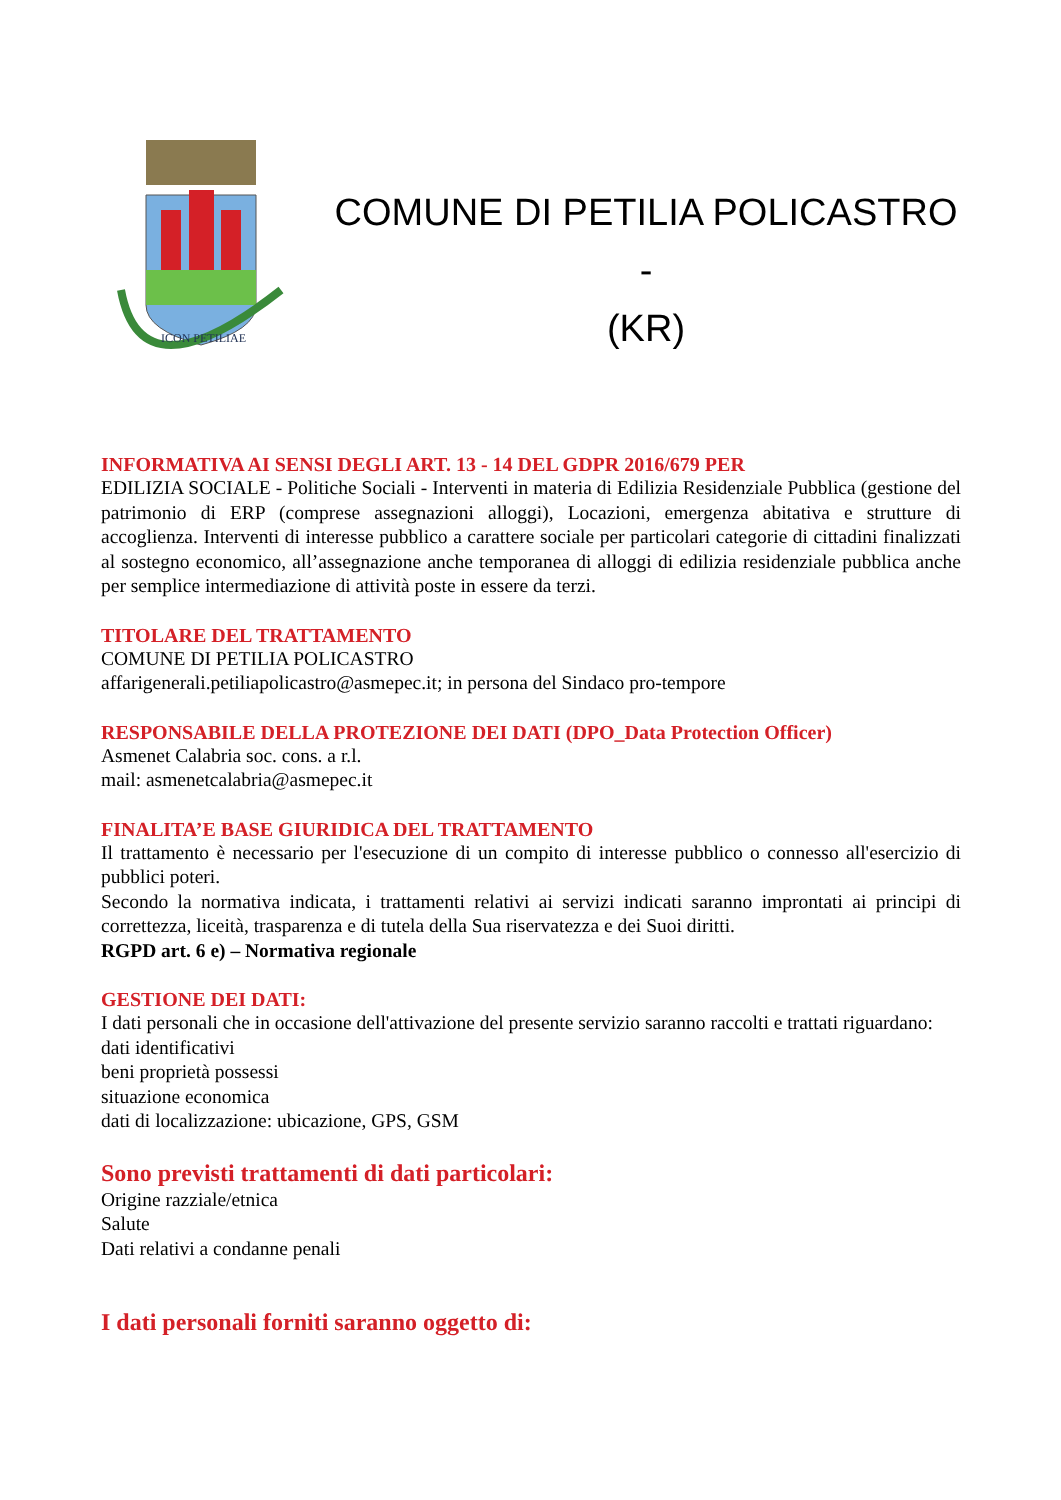ICON PETILIAE
COMUNE DI PETILIA POLICASTRO -
(KR)
INFORMATIVA AI SENSI DEGLI ART. 13 - 14 DEL GDPR 2016/679 PER
EDILIZIA SOCIALE - Politiche Sociali - Interventi in materia di Edilizia Residenziale Pubblica (gestione del patrimonio di ERP (comprese assegnazioni alloggi), Locazioni, emergenza abitativa e strutture di accoglienza. Interventi di interesse pubblico a carattere sociale per particolari categorie di cittadini finalizzati al sostegno economico, all’assegnazione anche temporanea di alloggi di edilizia residenziale pubblica anche per semplice intermediazione di attività poste in essere da terzi.
TITOLARE DEL TRATTAMENTO
COMUNE DI PETILIA POLICASTRO
affarigenerali.petiliapolicastro@asmepec.it; in persona del Sindaco pro-tempore
RESPONSABILE DELLA PROTEZIONE DEI DATI (DPO_Data Protection Officer)
Asmenet Calabria soc. cons. a r.l.
mail: asmenetcalabria@asmepec.it
FINALITA’E BASE GIURIDICA DEL TRATTAMENTO
Il trattamento è necessario per l'esecuzione di un compito di interesse pubblico o connesso all'esercizio di pubblici poteri.
Secondo la normativa indicata, i trattamenti relativi ai servizi indicati saranno improntati ai principi di correttezza, liceità, trasparenza e di tutela della Sua riservatezza e dei Suoi diritti.
RGPD art. 6 e) – Normativa regionale
GESTIONE DEI DATI:
I dati personali che in occasione dell'attivazione del presente servizio saranno raccolti e trattati riguardano:
dati identificativi
beni proprietà possessi
situazione economica
dati di localizzazione: ubicazione, GPS, GSM
Sono previsti trattamenti di dati particolari:
Origine razziale/etnica
Salute
Dati relativi a condanne penali
I dati personali forniti saranno oggetto di: